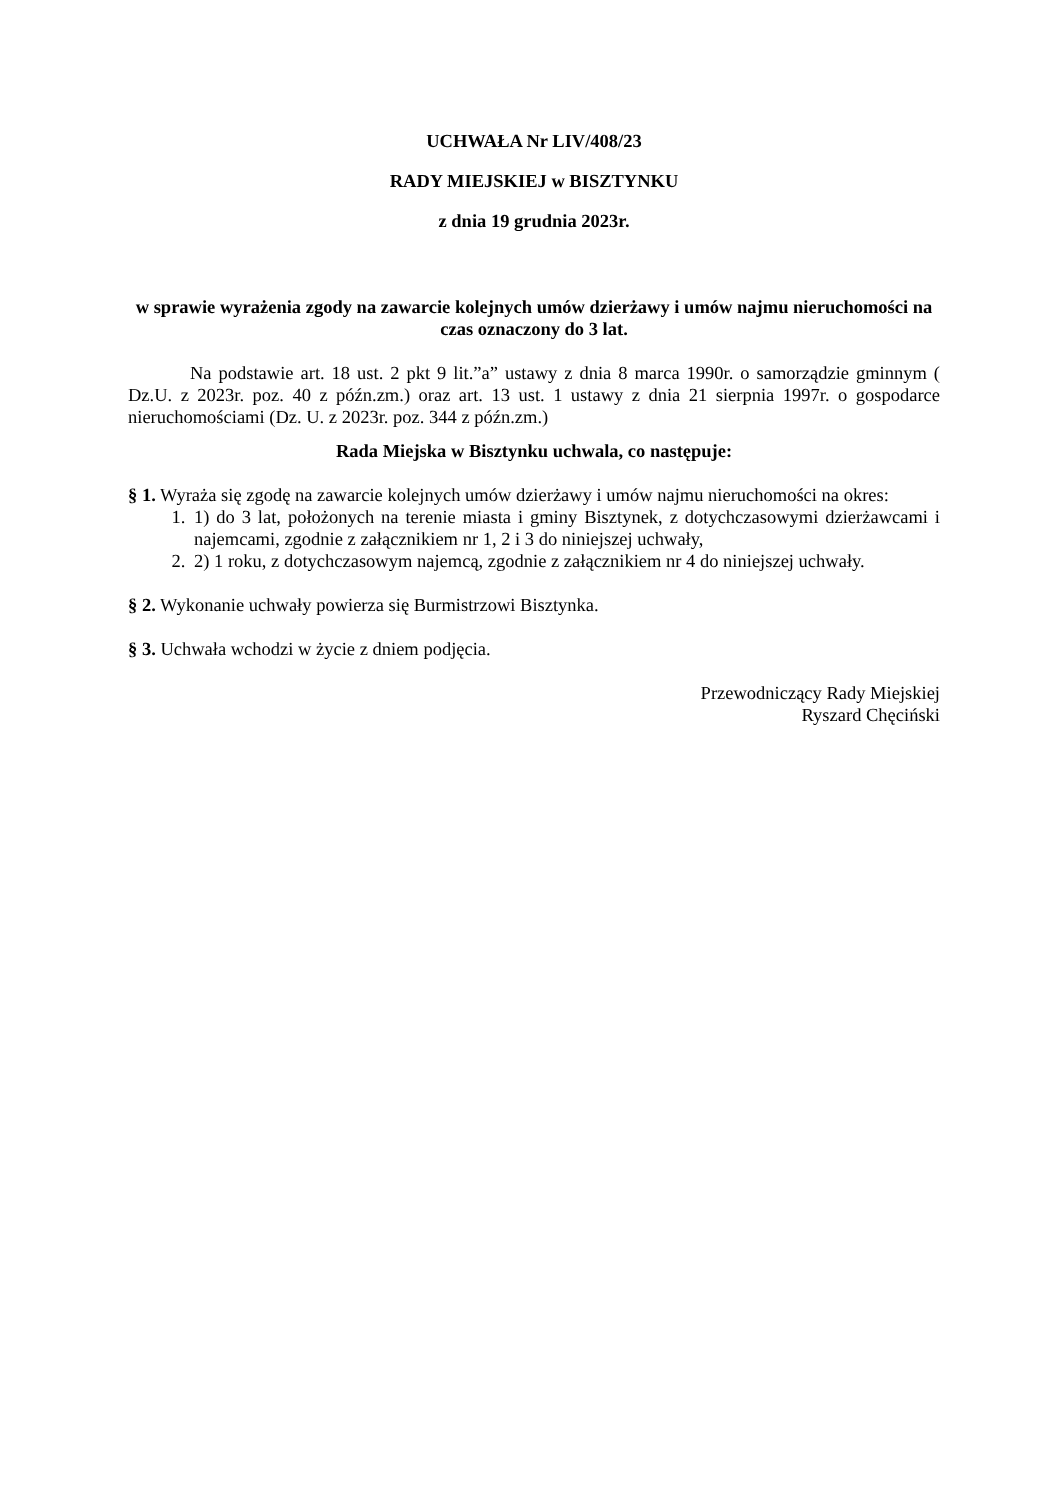UCHWAŁA Nr LIV/408/23
RADY MIEJSKIEJ w BISZTYNKU
z dnia 19 grudnia 2023r.
w sprawie wyrażenia zgody na zawarcie kolejnych umów dzierżawy i umów najmu nieruchomości na czas oznaczony do 3 lat.
Na podstawie art. 18 ust. 2 pkt 9 lit.”a” ustawy z dnia 8 marca 1990r. o samorządzie gminnym ( Dz.U. z 2023r. poz. 40 z późn.zm.) oraz art. 13 ust. 1 ustawy z dnia 21 sierpnia 1997r. o gospodarce nieruchomościami (Dz. U. z 2023r. poz. 344 z późn.zm.)
Rada Miejska w Bisztynku uchwala, co następuje:
§ 1. Wyraża się zgodę na zawarcie kolejnych umów dzierżawy i umów najmu nieruchomości na okres:
1. 1) do 3 lat, położonych na terenie miasta i gminy Bisztynek, z dotychczasowymi dzierżawcami i najemcami, zgodnie z załącznikiem nr 1, 2 i 3 do niniejszej uchwały,
2. 2) 1 roku, z dotychczasowym najemcą, zgodnie z załącznikiem nr 4 do niniejszej uchwały.
§ 2. Wykonanie uchwały powierza się Burmistrzowi Bisztynka.
§ 3. Uchwała wchodzi w życie z dniem podjęcia.
Przewodniczący Rady Miejskiej
Ryszard Chęciński